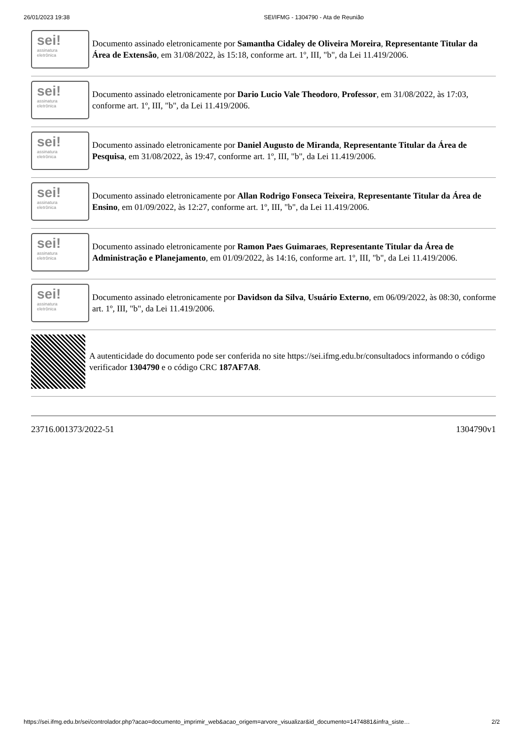26/01/2023 19:38 SEI/IFMG - 1304790 - Ata de Reunião
sei!
assinatura
eletrônica
Documento assinado eletronicamente por Samantha Cidaley de Oliveira Moreira, Representante Titular da Área de Extensão, em 31/08/2022, às 15:18, conforme art. 1º, III, "b", da Lei 11.419/2006.
sei!
assinatura
eletrônica
Documento assinado eletronicamente por Dario Lucio Vale Theodoro, Professor, em 31/08/2022, às 17:03, conforme art. 1º, III, "b", da Lei 11.419/2006.
sei!
assinatura
eletrônica
Documento assinado eletronicamente por Daniel Augusto de Miranda, Representante Titular da Área de Pesquisa, em 31/08/2022, às 19:47, conforme art. 1º, III, "b", da Lei 11.419/2006.
sei!
assinatura
eletrônica
Documento assinado eletronicamente por Allan Rodrigo Fonseca Teixeira, Representante Titular da Área de Ensino, em 01/09/2022, às 12:27, conforme art. 1º, III, "b", da Lei 11.419/2006.
sei!
assinatura
eletrônica
Documento assinado eletronicamente por Ramon Paes Guimaraes, Representante Titular da Área de Administração e Planejamento, em 01/09/2022, às 14:16, conforme art. 1º, III, "b", da Lei 11.419/2006.
sei!
assinatura
eletrônica
Documento assinado eletronicamente por Davidson da Silva, Usuário Externo, em 06/09/2022, às 08:30, conforme art. 1º, III, "b", da Lei 11.419/2006.
A autenticidade do documento pode ser conferida no site https://sei.ifmg.edu.br/consultadocs informando o código verificador 1304790 e o código CRC 187AF7A8.
23716.001373/2022-51 1304790v1
https://sei.ifmg.edu.br/sei/controlador.php?acao=documento_imprimir_web&acao_origem=arvore_visualizar&id_documento=1474881&infra_siste… 2/2